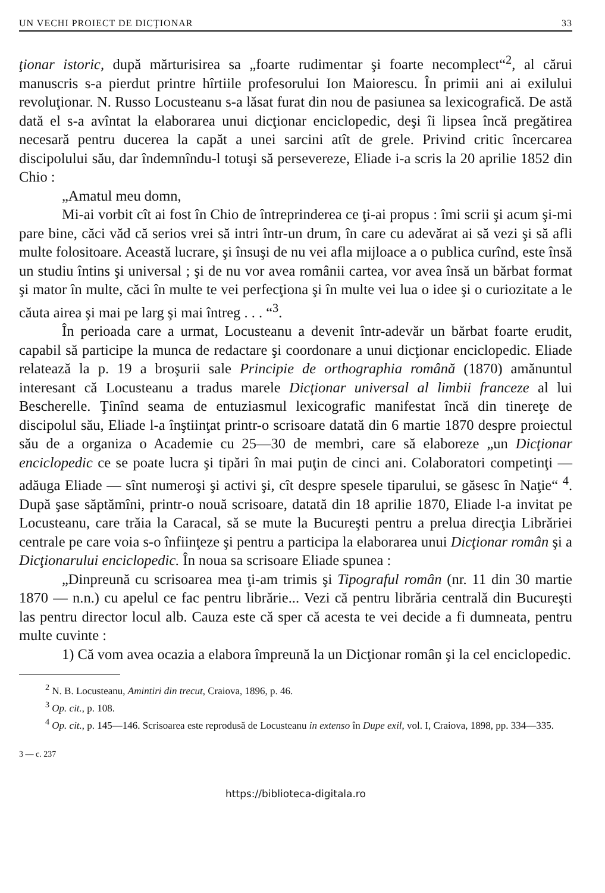UN VECHI PROIECT DE DICŢIONAR 33
ţionar istoric, după mărturisirea sa „foarte rudimentar şi foarte necomplect“<sup>2</sup>, al cărui manuscris s-a pierdut printre hîrtiile profesorului Ion Maiorescu. În primii ani ai exilului revoluţionar. N. Russo Locusteanu s-a lăsat furat din nou de pasiunea sa lexicografică. De astă dată el s-a avîntat la elaborarea unui dicţionar enciclopedic, deşi îi lipsea încă pregătirea necesară pentru ducerea la capăt a unei sarcini atît de grele. Privind critic încercarea discipolului său, dar îndemnîndu-l totuşi să persevereze, Eliade i-a scris la 20 aprilie 1852 din Chio :
„Amatul meu domn,
Mi-ai vorbit cît ai fost în Chio de întreprinderea ce ţi-ai propus : îmi scrii şi acum şi-mi pare bine, căci văd că serios vrei să intri într-un drum, în care cu adevărat ai să vezi şi să afli multe folositoare. Această lucrare, şi însuşi de nu vei afla mijloace a o publica curînd, este însă un studiu întins şi universal ; şi de nu vor avea românii cartea, vor avea însă un bărbat format şi mator în multe, căci în multe te vei perfecţiona şi în multe vei lua o idee şi o curiozitate a le căuta airea şi mai pe larg şi mai întreg . . . “<sup>3</sup>.
În perioada care a urmat, Locusteanu a devenit într-adevăr un bărbat foarte erudit, capabil să participe la munca de redactare şi coordonare a unui dicţionar enciclopedic. Eliade relatează la p. 19 a broşurii sale Principie de orthographia română (1870) amănuntul interesant că Locusteanu a tradus marele Dicţionar universal al limbii franceze al lui Bescherelle. Ţinînd seama de entuziasmul lexicografic manifestat încă din tinereţe de discipolul său, Eliade l-a înştiinţat printr-o scrisoare datată din 6 martie 1870 despre proiectul său de a organiza o Academie cu 25—30 de membri, care să elaboreze „un Dicţionar enciclopedic ce se poate lucra şi tipări în mai puţin de cinci ani. Colaboratori competinţi — adăuga Eliade — sînt numeroşi şi activi şi, cît despre spesele tiparului, se găsesc în Naţie“ <sup>4</sup>. După şase săptămîni, printr-o nouă scrisoare, datată din 18 aprilie 1870, Eliade l-a invitat pe Locusteanu, care trăia la Caracal, să se mute la Bucureşti pentru a prelua direcţia Librăriei centrale pe care voia s-o înfiinţeze şi pentru a participa la elaborarea unui Dicţionar român şi a Dicţionarului enciclopedic. În noua sa scrisoare Eliade spunea :
„Dinpreună cu scrisoarea mea ţi-am trimis şi Tipograful român (nr. 11 din 30 martie 1870 — n.n.) cu apelul ce fac pentru librărie... Vezi că pentru librăria centrală din Bucureşti las pentru director locul alb. Cauza este că sper că acesta te vei decide a fi dumneata, pentru multe cuvinte :
1) Că vom avea ocazia a elabora împreună la un Dicţionar român şi la cel enciclopedic.
<sup>2</sup> N. B. Locusteanu, Amintiri din trecut, Craiova, 1896, p. 46.
<sup>3</sup> Op. cit., p. 108.
<sup>4</sup> Op. cit., p. 145—146. Scrisoarea este reprodusă de Locusteanu in extenso în Dupe exil, vol. I, Craiova, 1898, pp. 334—335.
3 — c. 237
https://biblioteca-digitala.ro